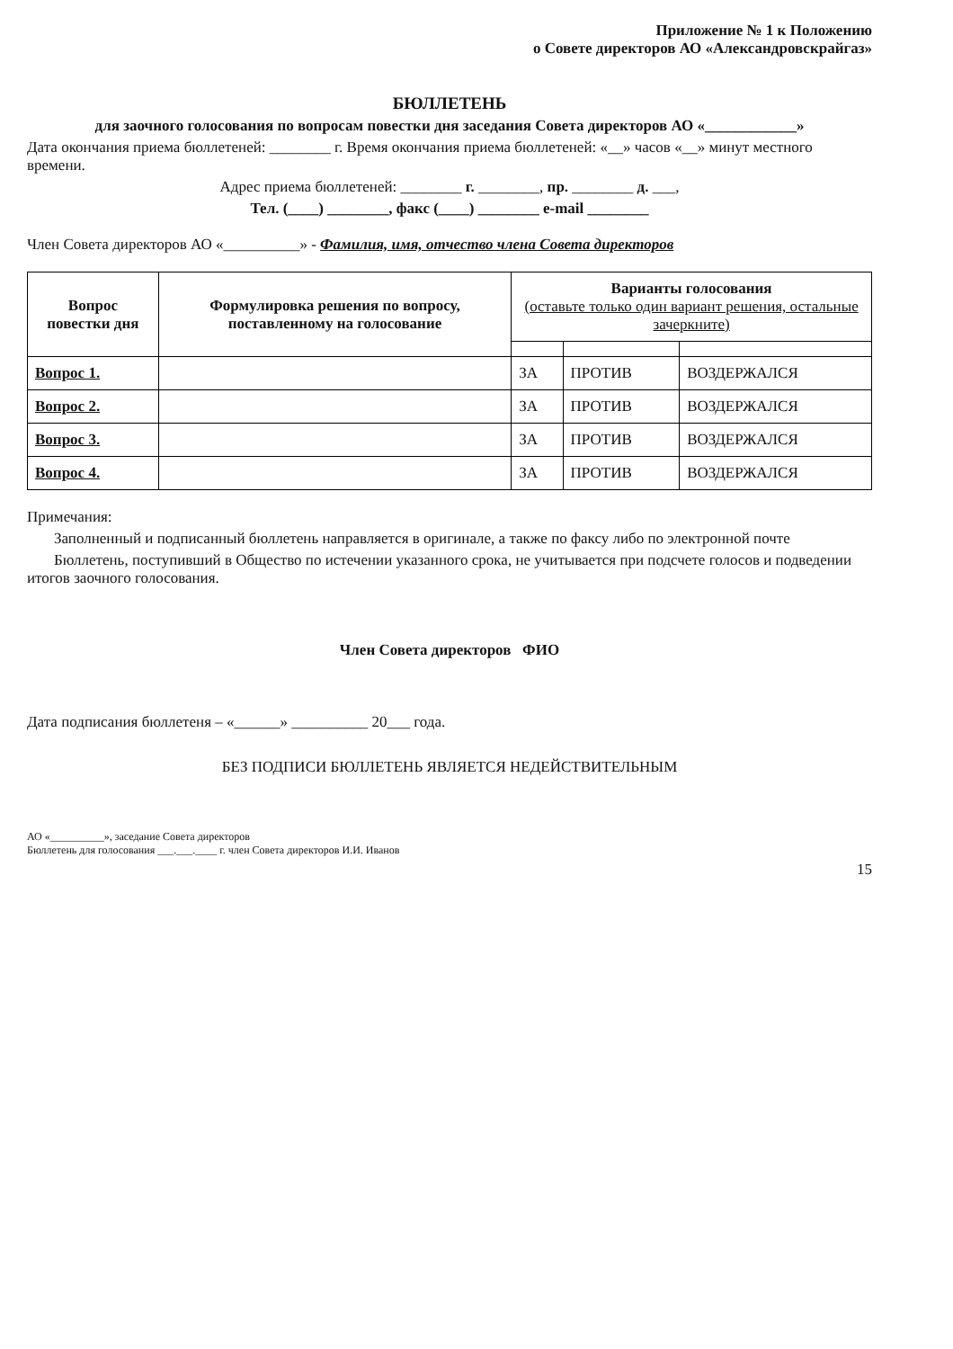Приложение № 1 к Положению
о Совете директоров АО «Александровскрайгаз»
БЮЛЛЕТЕНЬ
для заочного голосования по вопросам повестки дня заседания Совета директоров АО «____________»
Дата окончания приема бюллетеней: ________ г. Время окончания приема бюллетеней: «__» часов «__» минут местного времени.
Адрес приема бюллетеней: ________ г. ________, пр. ________ д. ___,
Тел. (____) ________, факс (____) ________ e-mail ________
Член Совета директоров АО «__________» - Фамилия, имя, отчество члена Совета директоров
| Вопрос повестки дня | Формулировка решения по вопросу, поставленному на голосование | Варианты голосования (оставьте только один вариант решения, остальные зачеркните) | | |
| --- | --- | --- | --- | --- |
| Вопрос 1. | | ЗА | ПРОТИВ | ВОЗДЕРЖАЛСЯ |
| Вопрос 2. | | ЗА | ПРОТИВ | ВОЗДЕРЖАЛСЯ |
| Вопрос 3. | | ЗА | ПРОТИВ | ВОЗДЕРЖАЛСЯ |
| Вопрос 4. | | ЗА | ПРОТИВ | ВОЗДЕРЖАЛСЯ |
Примечания:
Заполненный и подписанный бюллетень направляется в оригинале, а также по факсу либо по электронной почте
Бюллетень, поступивший в Общество по истечении указанного срока, не учитывается при подсчете голосов и подведении итогов заочного голосования.
Член Совета директоров ФИО
Дата подписания бюллетеня – «______» __________ 20___ года.
БЕЗ ПОДПИСИ БЮЛЛЕТЕНЬ ЯВЛЯЕТСЯ НЕДЕЙСТВИТЕЛЬНЫМ
АО «__________», заседание Совета директоров
Бюллетень для голосования ___.___.____ г. член Совета директоров И.И. Иванов
15